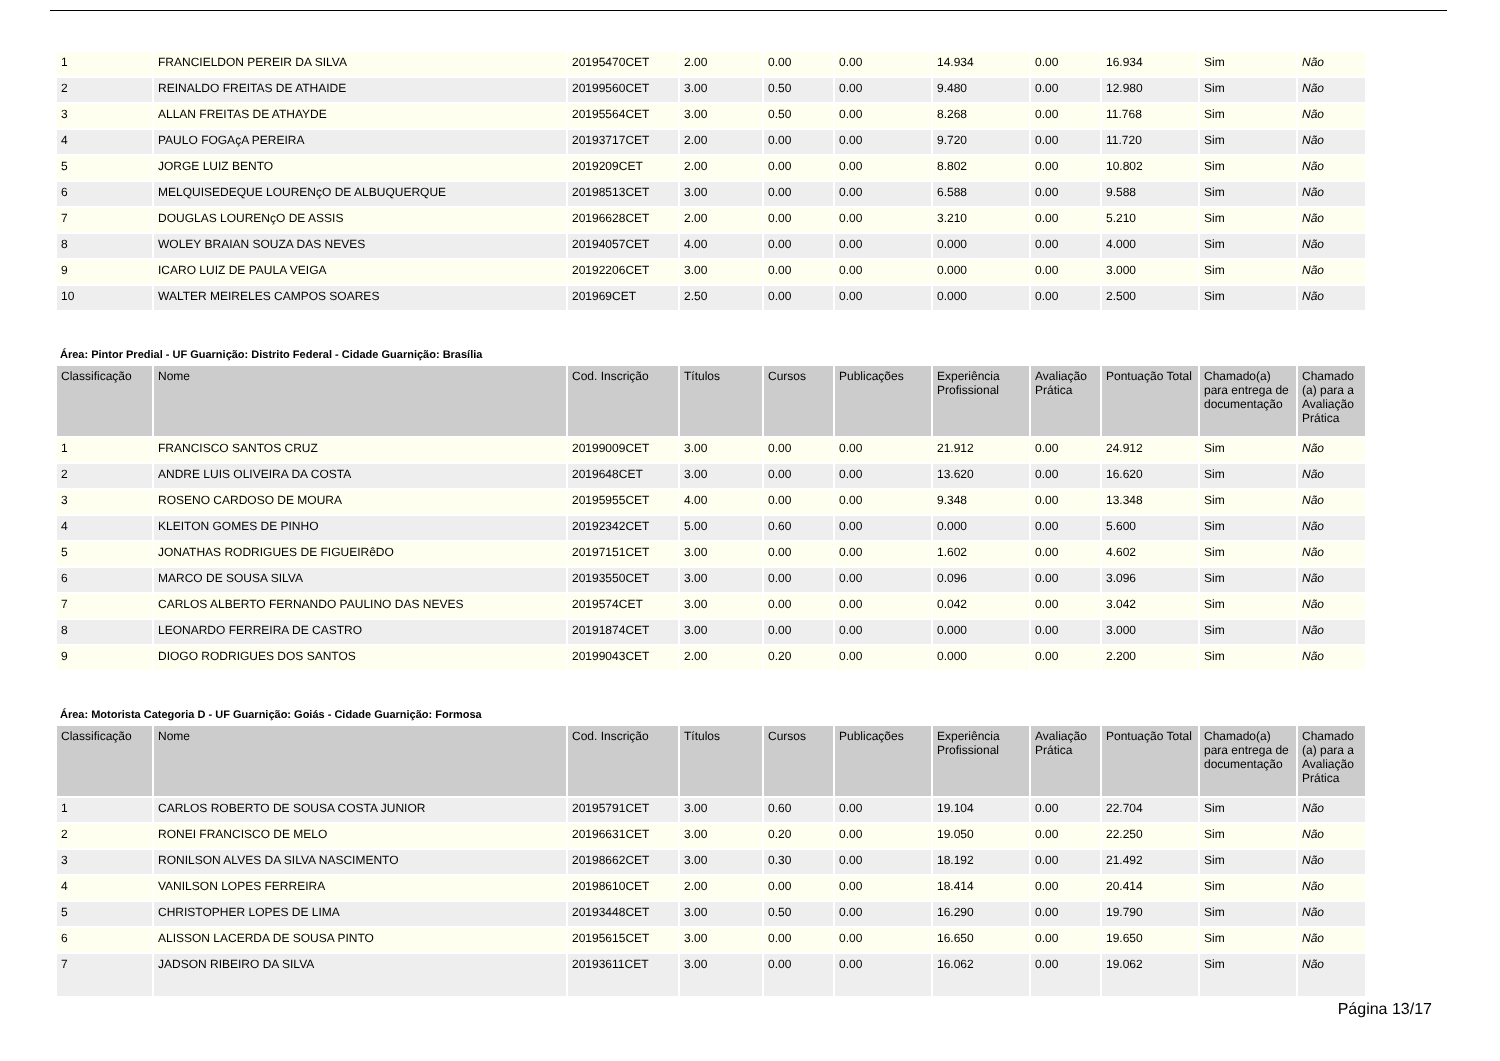| 1 | FRANCIELDON PEREIR DA SILVA | 20195470CET | 2.00 | 0.00 | 0.00 | 14.934 | 0.00 | 16.934 | Sim | Não |
| 2 | REINALDO FREITAS DE ATHAIDE | 20199560CET | 3.00 | 0.50 | 0.00 | 9.480 | 0.00 | 12.980 | Sim | Não |
| 3 | ALLAN FREITAS DE ATHAYDE | 20195564CET | 3.00 | 0.50 | 0.00 | 8.268 | 0.00 | 11.768 | Sim | Não |
| 4 | PAULO FOGAçA PEREIRA | 20193717CET | 2.00 | 0.00 | 0.00 | 9.720 | 0.00 | 11.720 | Sim | Não |
| 5 | JORGE LUIZ BENTO | 2019209CET | 2.00 | 0.00 | 0.00 | 8.802 | 0.00 | 10.802 | Sim | Não |
| 6 | MELQUISEDEQUE LOURENçO DE ALBUQUERQUE | 20198513CET | 3.00 | 0.00 | 0.00 | 6.588 | 0.00 | 9.588 | Sim | Não |
| 7 | DOUGLAS LOURENçO DE ASSIS | 20196628CET | 2.00 | 0.00 | 0.00 | 3.210 | 0.00 | 5.210 | Sim | Não |
| 8 | WOLEY BRAIAN SOUZA DAS NEVES | 20194057CET | 4.00 | 0.00 | 0.00 | 0.000 | 0.00 | 4.000 | Sim | Não |
| 9 | ICARO LUIZ DE PAULA VEIGA | 20192206CET | 3.00 | 0.00 | 0.00 | 0.000 | 0.00 | 3.000 | Sim | Não |
| 10 | WALTER MEIRELES CAMPOS SOARES | 201969CET | 2.50 | 0.00 | 0.00 | 0.000 | 0.00 | 2.500 | Sim | Não |
Área: Pintor Predial - UF Guarnição: Distrito Federal - Cidade Guarnição: Brasília
| Classificação | Nome | Cod. Inscrição | Títulos | Cursos | Publicações | Experiência Profissional | Avaliação Prática | Pontuação Total | Chamado(a) para entrega de documentação | Chamado (a) para a Avaliação Prática |
| --- | --- | --- | --- | --- | --- | --- | --- | --- | --- | --- |
| 1 | FRANCISCO SANTOS CRUZ | 20199009CET | 3.00 | 0.00 | 0.00 | 21.912 | 0.00 | 24.912 | Sim | Não |
| 2 | ANDRE LUIS OLIVEIRA DA COSTA | 2019648CET | 3.00 | 0.00 | 0.00 | 13.620 | 0.00 | 16.620 | Sim | Não |
| 3 | ROSENO CARDOSO DE MOURA | 20195955CET | 4.00 | 0.00 | 0.00 | 9.348 | 0.00 | 13.348 | Sim | Não |
| 4 | KLEITON GOMES DE PINHO | 20192342CET | 5.00 | 0.60 | 0.00 | 0.000 | 0.00 | 5.600 | Sim | Não |
| 5 | JONATHAS RODRIGUES DE FIGUEIRêDO | 20197151CET | 3.00 | 0.00 | 0.00 | 1.602 | 0.00 | 4.602 | Sim | Não |
| 6 | MARCO DE SOUSA SILVA | 20193550CET | 3.00 | 0.00 | 0.00 | 0.096 | 0.00 | 3.096 | Sim | Não |
| 7 | CARLOS ALBERTO FERNANDO PAULINO DAS NEVES | 2019574CET | 3.00 | 0.00 | 0.00 | 0.042 | 0.00 | 3.042 | Sim | Não |
| 8 | LEONARDO FERREIRA DE CASTRO | 20191874CET | 3.00 | 0.00 | 0.00 | 0.000 | 0.00 | 3.000 | Sim | Não |
| 9 | DIOGO RODRIGUES DOS SANTOS | 20199043CET | 2.00 | 0.20 | 0.00 | 0.000 | 0.00 | 2.200 | Sim | Não |
Área: Motorista Categoria D - UF Guarnição: Goiás - Cidade Guarnição: Formosa
| Classificação | Nome | Cod. Inscrição | Títulos | Cursos | Publicações | Experiência Profissional | Avaliação Prática | Pontuação Total | Chamado(a) para entrega de documentação | Chamado (a) para a Avaliação Prática |
| --- | --- | --- | --- | --- | --- | --- | --- | --- | --- | --- |
| 1 | CARLOS ROBERTO DE SOUSA COSTA JUNIOR | 20195791CET | 3.00 | 0.60 | 0.00 | 19.104 | 0.00 | 22.704 | Sim | Não |
| 2 | RONEI FRANCISCO DE MELO | 20196631CET | 3.00 | 0.20 | 0.00 | 19.050 | 0.00 | 22.250 | Sim | Não |
| 3 | RONILSON ALVES DA SILVA NASCIMENTO | 20198662CET | 3.00 | 0.30 | 0.00 | 18.192 | 0.00 | 21.492 | Sim | Não |
| 4 | VANILSON LOPES FERREIRA | 20198610CET | 2.00 | 0.00 | 0.00 | 18.414 | 0.00 | 20.414 | Sim | Não |
| 5 | CHRISTOPHER LOPES DE LIMA | 20193448CET | 3.00 | 0.50 | 0.00 | 16.290 | 0.00 | 19.790 | Sim | Não |
| 6 | ALISSON LACERDA DE SOUSA PINTO | 20195615CET | 3.00 | 0.00 | 0.00 | 16.650 | 0.00 | 19.650 | Sim | Não |
| 7 | JADSON RIBEIRO DA SILVA | 20193611CET | 3.00 | 0.00 | 0.00 | 16.062 | 0.00 | 19.062 | Sim | Não |
Página 13/17